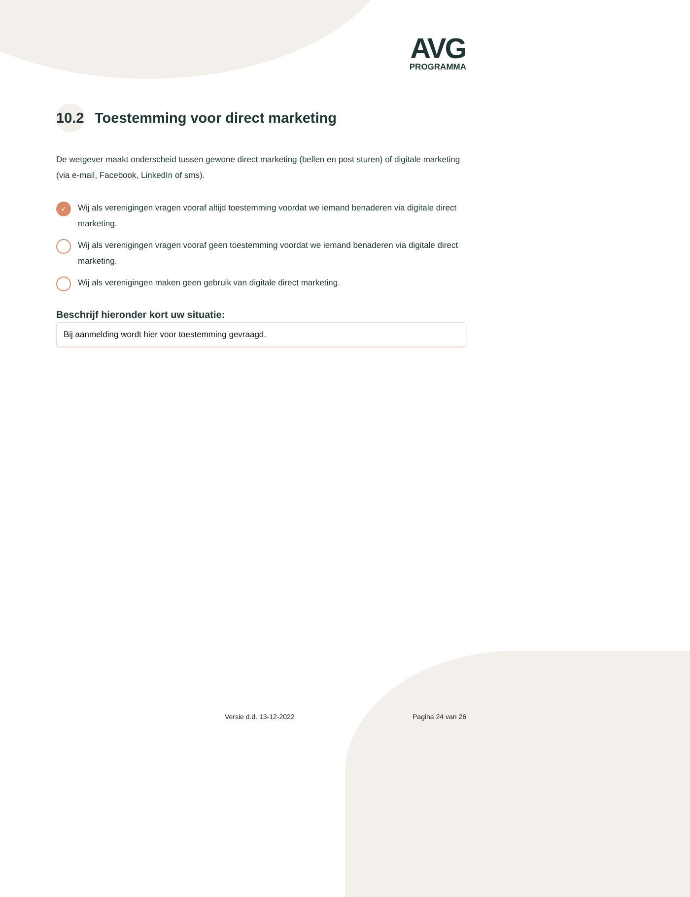AVG
PROGRAMMA
10.2 Toestemming voor direct marketing
De wetgever maakt onderscheid tussen gewone direct marketing (bellen en post sturen) of digitale marketing (via e-mail, Facebook, LinkedIn of sms).
✓ Wij als verenigingen vragen vooraf altijd toestemming voordat we iemand benaderen via digitale direct marketing.
Wij als verenigingen vragen vooraf geen toestemming voordat we iemand benaderen via digitale direct marketing.
Wij als verenigingen maken geen gebruik van digitale direct marketing.
Beschrijf hieronder kort uw situatie:
Bij aanmelding wordt hier voor toestemming gevraagd.
Versie d.d. 13-12-2022 Pagina 24 van 26